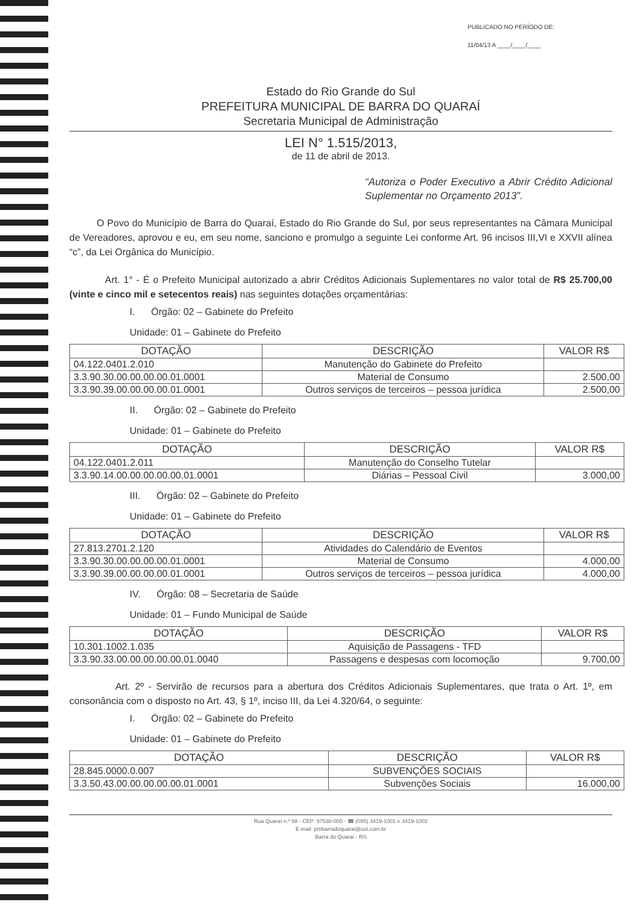PUBLICADO NO PERÍODO DE:
11/04/13 A ____/____/____
Estado do Rio Grande do Sul
PREFEITURA MUNICIPAL DE BARRA DO QUARAÍ
Secretaria Municipal de Administração
LEI N° 1.515/2013,
de 11 de abril de 2013.
“Autoriza o Poder Executivo a Abrir Crédito Adicional Suplementar no Orçamento 2013”.
O Povo do Município de Barra do Quaraí, Estado do Rio Grande do Sul, por seus representantes na Câmara Municipal de Vereadores, aprovou e eu, em seu nome, sanciono e promulgo a seguinte Lei conforme Art. 96 incisos III,VI e XXVII alínea “c”, da Lei Orgânica do Município.
Art. 1° - É o Prefeito Municipal autorizado a abrir Créditos Adicionais Suplementares no valor total de R$ 25.700,00 (vinte e cinco mil e setecentos reais) nas seguintes dotações orçamentárias:
I. Órgão: 02 – Gabinete do Prefeito
Unidade: 01 – Gabinete do Prefeito
| DOTAÇÃO | DESCRIÇÃO | VALOR R$ |
| --- | --- | --- |
| 04.122.0401.2.010 | Manutenção do Gabinete do Prefeito | |
| 3.3.90.30.00.00.00.00.01.0001 | Material de Consumo | 2.500,00 |
| 3.3.90.39.00.00.00.00.01.0001 | Outros serviços de terceiros – pessoa jurídica | 2.500,00 |
II. Órgão: 02 – Gabinete do Prefeito
Unidade: 01 – Gabinete do Prefeito
| DOTAÇÃO | DESCRIÇÃO | VALOR R$ |
| --- | --- | --- |
| 04.122.0401.2.011 | Manutenção do Conselho Tutelar | |
| 3.3.90.14.00.00.00.00.00.01.0001 | Diárias – Pessoal Civil | 3.000,00 |
III. Órgão: 02 – Gabinete do Prefeito
Unidade: 01 – Gabinete do Prefeito
| DOTAÇÃO | DESCRIÇÃO | VALOR R$ |
| --- | --- | --- |
| 27.813.2701.2.120 | Atividades do Calendário de Eventos | |
| 3.3.90.30.00.00.00.00.01.0001 | Material de Consumo | 4.000,00 |
| 3.3.90.39.00.00.00.00.01.0001 | Outros serviços de terceiros – pessoa jurídica | 4.000,00 |
IV. Órgão: 08 – Secretaria de Saúde
Unidade: 01 – Fundo Municipal de Saúde
| DOTAÇÃO | DESCRIÇÃO | VALOR R$ |
| --- | --- | --- |
| 10.301.1002.1.035 | Aquisição de Passagens - TFD | |
| 3.3.90.33.00.00.00.00.00.01.0040 | Passagens e despesas com locomoção | 9.700,00 |
Art. 2º - Servirão de recursos para a abertura dos Créditos Adicionais Suplementares, que trata o Art. 1º, em consonância com o disposto no Art. 43, § 1º, inciso III, da Lei 4.320/64, o seguinte:
I. Órgão: 02 – Gabinete do Prefeito
Unidade: 01 – Gabinete do Prefeito
| DOTAÇÃO | DESCRIÇÃO | VALOR R$ |
| --- | --- | --- |
| 28.845.0000.0.007 | SUBVENÇÕES SOCIAIS | |
| 3.3.50.43.00.00.00.00.00.01.0001 | Subvenções Sociais | 16.000,00 |
Rua Quaraí n.º 88 - CEP: 97538-000 - ☎ (055) 3419-1001 e 3419-1002
E-mail: pmbarradoquarai@uol.com.br
Barra do Quaraí - RS